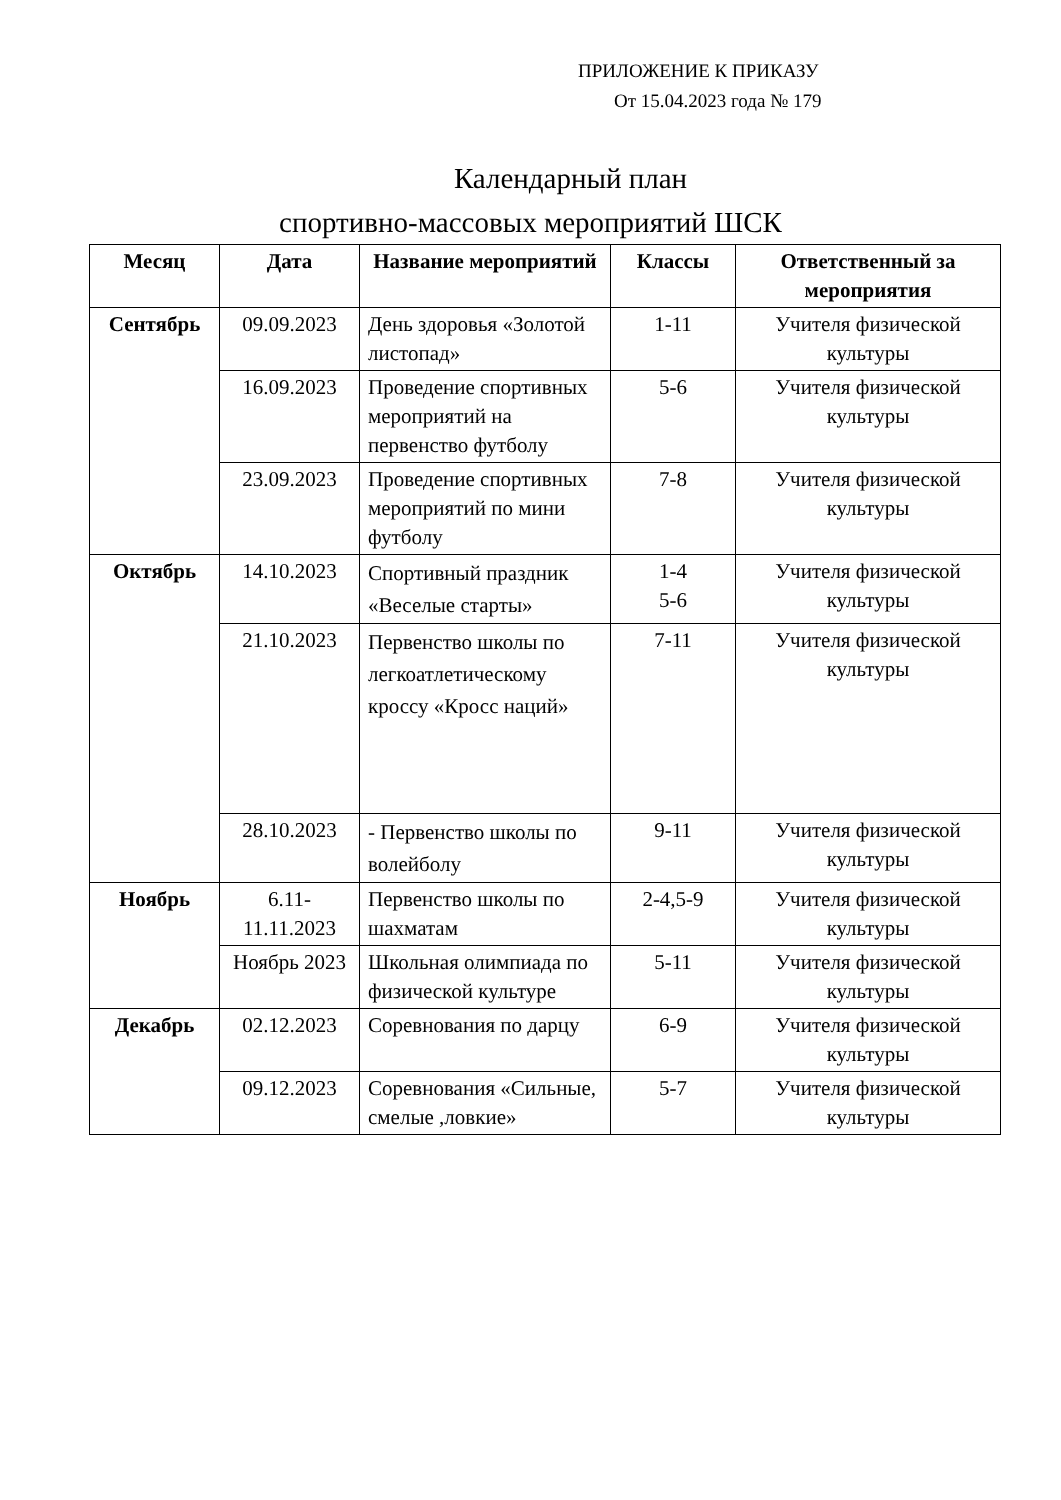ПРИЛОЖЕНИЕ К ПРИКАЗУ
От 15.04.2023 года № 179
Календарный план
спортивно-массовых мероприятий ШСК
| Месяц | Дата | Название мероприятий | Классы | Ответственный за мероприятия |
| --- | --- | --- | --- | --- |
| Сентябрь | 09.09.2023 | День здоровья «Золотой листопад» | 1-11 | Учителя физической культуры |
| | 16.09.2023 | Проведение спортивных мероприятий на первенство футболу | 5-6 | Учителя физической культуры |
| | 23.09.2023 | Проведение спортивных мероприятий по мини футболу | 7-8 | Учителя физической культуры |
| Октябрь | 14.10.2023 | Спортивный праздник «Веселые старты» | 1-4 5-6 | Учителя физической культуры |
| | 21.10.2023 | Первенство школы по легкоатлетическому кроссу «Кросс наций» | 7-11 | Учителя физической культуры |
| | 28.10.2023 | - Первенство школы по волейболу | 9-11 | Учителя физической культуры |
| Ноябрь | 6.11-11.11.2023 | Первенство школы по шахматам | 2-4,5-9 | Учителя физической культуры |
| | Ноябрь 2023 | Школьная олимпиада по физической культуре | 5-11 | Учителя физической культуры |
| Декабрь | 02.12.2023 | Соревнования по дарцу | 6-9 | Учителя физической культуры |
| | 09.12.2023 | Соревнования «Сильные, смелые ,ловкие» | 5-7 | Учителя физической культуры |